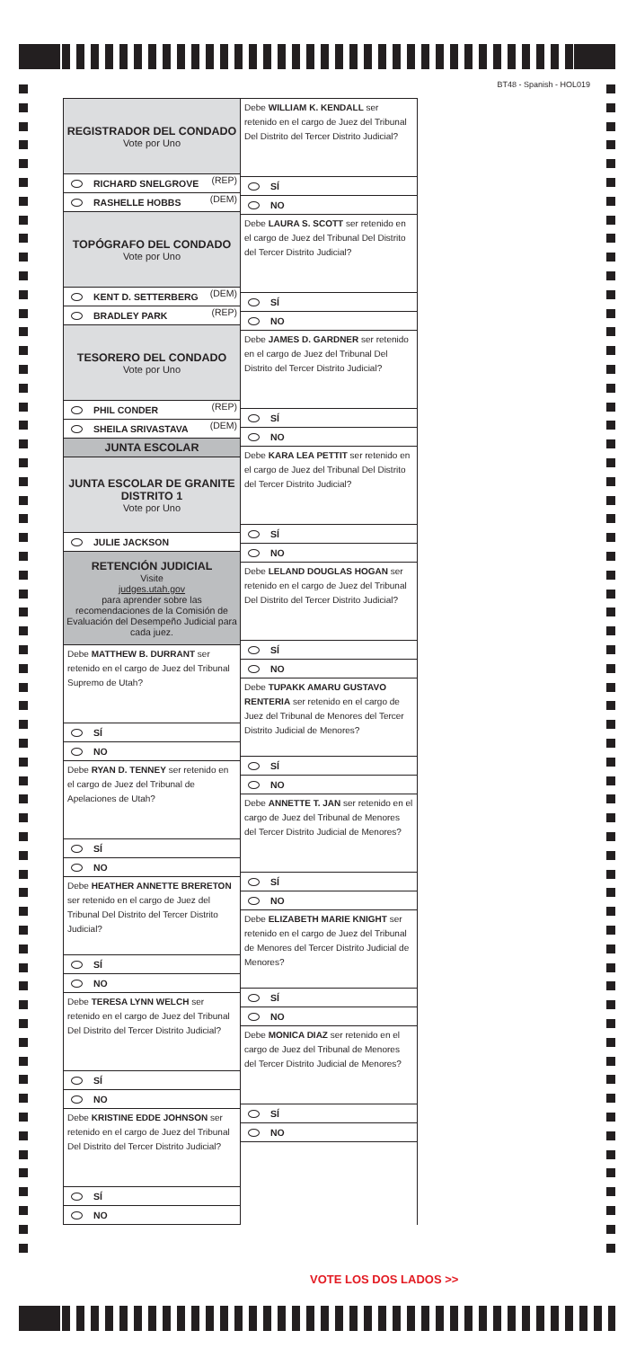BT48 - Spanish - HOL019
REGISTRADOR DEL CONDADO
Vote por Uno
RICHARD SNELGROVE (REP)
RASHELLE HOBBS (DEM)
TOPÓGRAFO DEL CONDADO
Vote por Uno
KENT D. SETTERBERG (DEM)
BRADLEY PARK (REP)
TESORERO DEL CONDADO
Vote por Uno
PHIL CONDER (REP)
SHEILA SRIVASTAVA (DEM)
JUNTA ESCOLAR
JUNTA ESCOLAR DE GRANITE DISTRITO 1
Vote por Uno
JULIE JACKSON
RETENCIÓN JUDICIAL
Visite
judges.utah.gov
para aprender sobre las recomendaciones de la Comisión de Evaluación del Desempeño Judicial para cada juez.
Debe MATTHEW B. DURRANT ser retenido en el cargo de Juez del Tribunal Supremo de Utah?
SÍ
NO
Debe RYAN D. TENNEY ser retenido en el cargo de Juez del Tribunal de Apelaciones de Utah?
SÍ
NO
Debe HEATHER ANNETTE BRERETON ser retenido en el cargo de Juez del Tribunal Del Distrito del Tercer Distrito Judicial?
SÍ
NO
Debe TERESA LYNN WELCH ser retenido en el cargo de Juez del Tribunal Del Distrito del Tercer Distrito Judicial?
SÍ
NO
Debe KRISTINE EDDE JOHNSON ser retenido en el cargo de Juez del Tribunal Del Distrito del Tercer Distrito Judicial?
SÍ
NO
Debe WILLIAM K. KENDALL ser retenido en el cargo de Juez del Tribunal Del Distrito del Tercer Distrito Judicial?
SÍ
NO
Debe LAURA S. SCOTT ser retenido en el cargo de Juez del Tribunal Del Distrito del Tercer Distrito Judicial?
SÍ
NO
Debe JAMES D. GARDNER ser retenido en el cargo de Juez del Tribunal Del Distrito del Tercer Distrito Judicial?
SÍ
NO
Debe KARA LEA PETTIT ser retenido en el cargo de Juez del Tribunal Del Distrito del Tercer Distrito Judicial?
SÍ
NO
Debe LELAND DOUGLAS HOGAN ser retenido en el cargo de Juez del Tribunal Del Distrito del Tercer Distrito Judicial?
SÍ
NO
Debe TUPAKK AMARU GUSTAVO RENTERIA ser retenido en el cargo de Juez del Tribunal de Menores del Tercer Distrito Judicial de Menores?
SÍ
NO
Debe ANNETTE T. JAN ser retenido en el cargo de Juez del Tribunal de Menores del Tercer Distrito Judicial de Menores?
SÍ
NO
Debe ELIZABETH MARIE KNIGHT ser retenido en el cargo de Juez del Tribunal de Menores del Tercer Distrito Judicial de Menores?
SÍ
NO
Debe MONICA DIAZ ser retenido en el cargo de Juez del Tribunal de Menores del Tercer Distrito Judicial de Menores?
SÍ
NO
VOTE LOS DOS LADOS >>